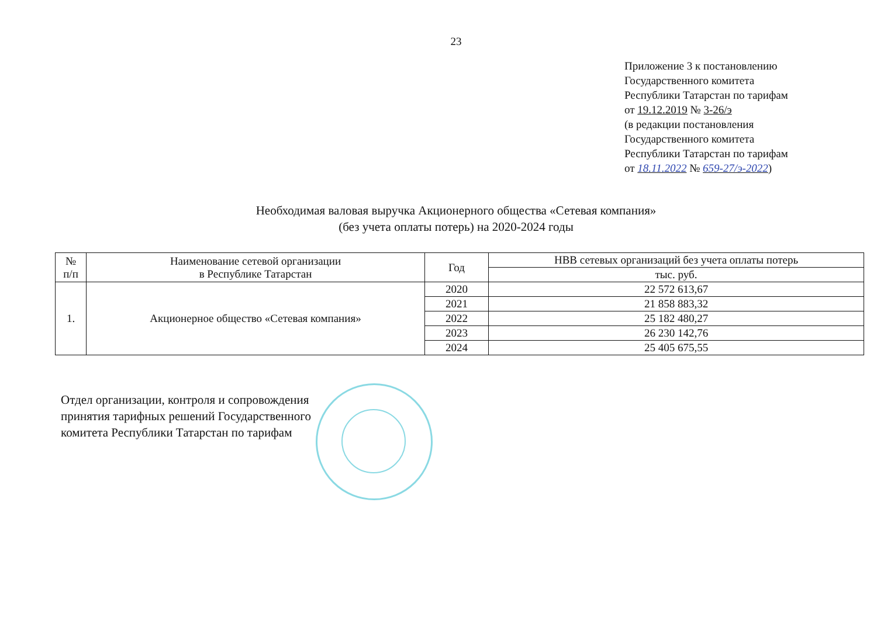23
Приложение 3 к постановлению
Государственного комитета
Республики Татарстан по тарифам
от 19.12.2019 № 3-26/э
(в редакции постановления
Государственного комитета
Республики Татарстан по тарифам
от 18.11.2022 № 659-27/э-2022)
Необходимая валовая выручка Акционерного общества «Сетевая компания»
(без учета оплаты потерь) на 2020-2024 годы
| № п/п | Наименование сетевой организации в Республике Татарстан | Год | НВВ сетевых организаций без учета оплаты потерь |
| --- | --- | --- | --- |
| | | | тыс. руб. |
| 1. | Акционерное общество «Сетевая компания» | 2020 | 22 572 613,67 |
| | | 2021 | 21 858 883,32 |
| | | 2022 | 25 182 480,27 |
| | | 2023 | 26 230 142,76 |
| | | 2024 | 25 405 675,55 |
Отдел организации, контроля и сопровождения
принятия тарифных решений Государственного
комитета Республики Татарстан по тарифам